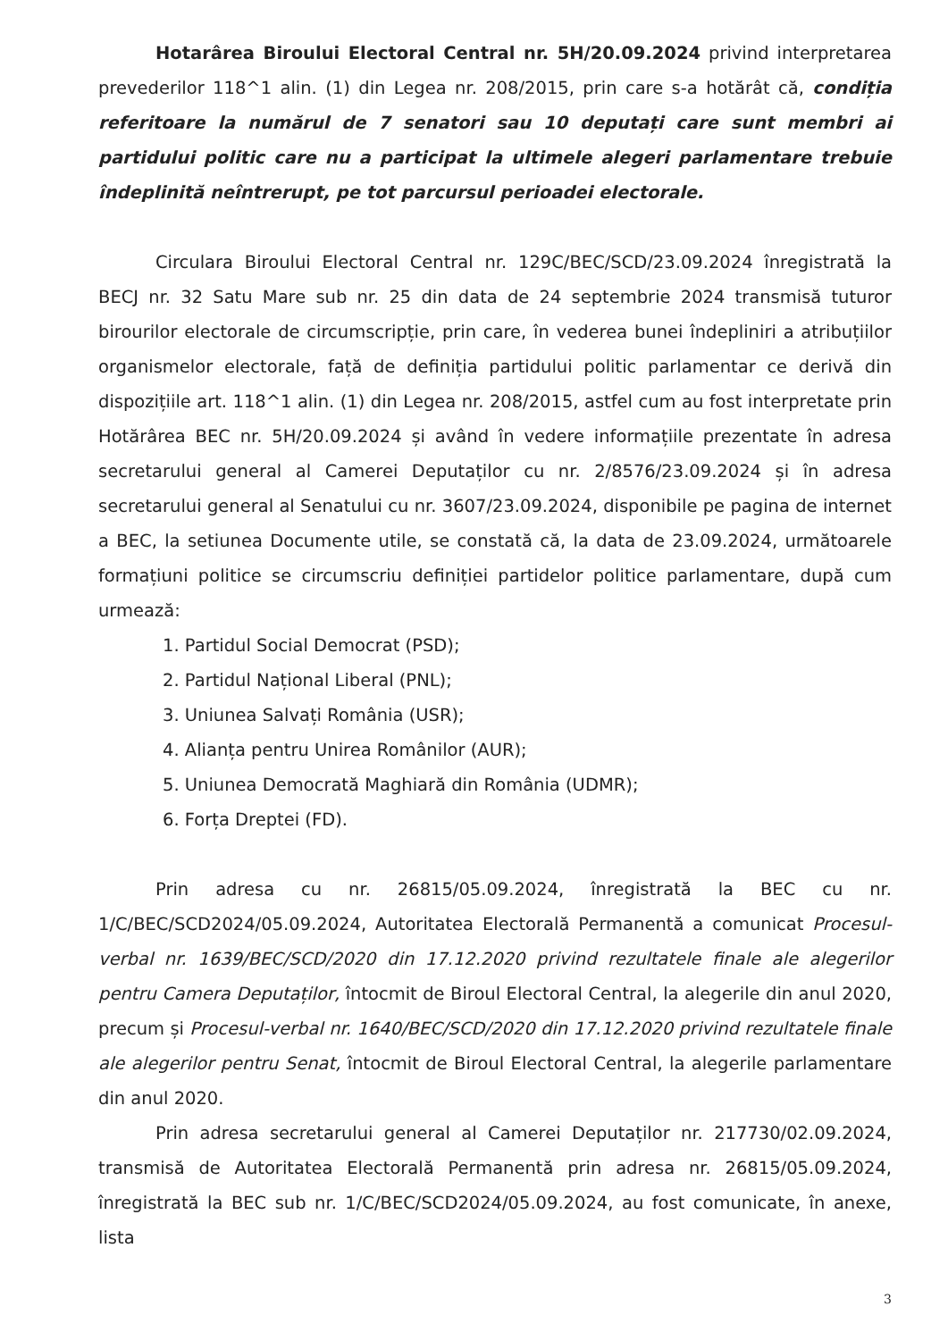Hotarârea Biroului Electoral Central nr. 5H/20.09.2024 privind interpretarea prevederilor 118^1 alin. (1) din Legea nr. 208/2015, prin care s-a hotărât că, condiția referitoare la numărul de 7 senatori sau 10 deputați care sunt membri ai partidului politic care nu a participat la ultimele alegeri parlamentare trebuie îndeplinită neîntrerupt, pe tot parcursul perioadei electorale.
Circulara Biroului Electoral Central nr. 129C/BEC/SCD/23.09.2024 înregistrată la BECJ nr. 32 Satu Mare sub nr. 25 din data de 24 septembrie 2024 transmisă tuturor birourilor electorale de circumscripție, prin care, în vederea bunei îndepliniri a atribuțiilor organismelor electorale, față de definiția partidului politic parlamentar ce derivă din dispozițiile art. 118^1 alin. (1) din Legea nr. 208/2015, astfel cum au fost interpretate prin Hotărârea BEC nr. 5H/20.09.2024 și având în vedere informațiile prezentate în adresa secretarului general al Camerei Deputaților cu nr. 2/8576/23.09.2024 și în adresa secretarului general al Senatului cu nr. 3607/23.09.2024, disponibile pe pagina de internet a BEC, la setiunea Documente utile, se constată că, la data de 23.09.2024, următoarele formațiuni politice se circumscriu definiției partidelor politice parlamentare, după cum urmează:
1. Partidul Social Democrat (PSD);
2. Partidul Național Liberal (PNL);
3. Uniunea Salvați România (USR);
4. Alianța pentru Unirea Românilor (AUR);
5. Uniunea Democrată Maghiară din România (UDMR);
6. Forța Dreptei (FD).
Prin adresa cu nr. 26815/05.09.2024, înregistrată la BEC cu nr. 1/C/BEC/SCD2024/05.09.2024, Autoritatea Electorală Permanentă a comunicat Procesul-verbal nr. 1639/BEC/SCD/2020 din 17.12.2020 privind rezultatele finale ale alegerilor pentru Camera Deputaților, întocmit de Biroul Electoral Central, la alegerile din anul 2020, precum și Procesul-verbal nr. 1640/BEC/SCD/2020 din 17.12.2020 privind rezultatele finale ale alegerilor pentru Senat, întocmit de Biroul Electoral Central, la alegerile parlamentare din anul 2020.
Prin adresa secretarului general al Camerei Deputaților nr. 217730/02.09.2024, transmisă de Autoritatea Electorală Permanentă prin adresa nr. 26815/05.09.2024, înregistrată la BEC sub nr. 1/C/BEC/SCD2024/05.09.2024, au fost comunicate, în anexe, lista
3